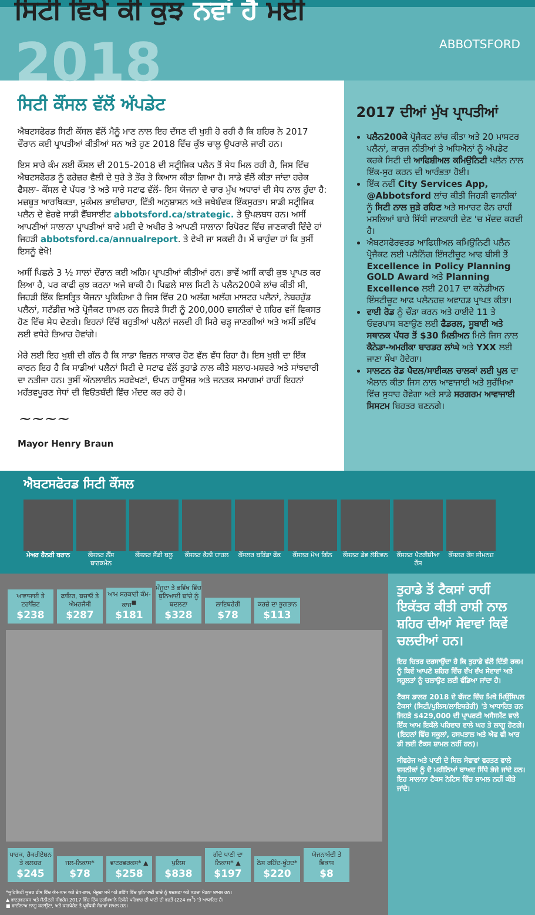ਸਿਟੀ ਵਿਖੇ ਕੀ ਕੁਝ ਨਵਾਂ ਹੈ ਮਈ 2018
ABBOTSFORD
ਸਿਟੀ ਕੌਂਸਲ ਵੱਲੋਂ ਅੱਪਡੇਟ
ਐਬਟਸਫੋਰਡ ਸਿਟੀ ਕੌਂਸਲ ਵੱਲੋਂ ਮੈਨੂੰ ਮਾਣ ਨਾਲ ਇਹ ਦੱਸਣ ਦੀ ਖੁਸ਼ੀ ਹੋ ਰਹੀ ਹੈ ਕਿ ਸ਼ਹਿਰ ਨੇ 2017 ਦੌਰਾਨ ਕਈ ਪ੍ਰਾਪਤੀਆਂ ਕੀਤੀਆਂ ਸਨ ਅਤੇ ਹੁਣ 2018 ਵਿੱਚ ਕੁੱਝ ਚਾਲੂ ਉਪਰਾਲੇ ਜਾਰੀ ਹਨ।
ਇਸ ਸਾਰੇ ਕੰਮ ਲਈ ਕੌਂਸਲ ਦੀ 2015-2018 ਦੀ ਸਟ੍ਰੀਜਿਕ ਪਲੈਨ ਤੋਂ ਸੇਧ ਮਿਲ ਰਹੀ ਹੈ, ਜਿਸ ਵਿੱਚ ਐਬਟਸਫੋਰਡ ਨੂੰ ਫਰੇਜ਼ਰ ਵੈਲੀ ਦੇ ਧੁਰੇ ਤੇ ਤੌਰ ਤੇ ਕਿਆਸ ਕੀਤਾ ਗਿਆ ਹੈ। ਸਾਡੇ ਵੱਲੋਂ ਕੀਤਾ ਜਾਂਦਾ ਹਰੇਕ ਫੈਸਲਾ- ਕੌਂਸਲ ਦੇ ਪੱਧਰ 'ਤੇ ਅਤੇ ਸਾਰੇ ਸਟਾਫ ਵੱਲੋਂ- ਇਸ ਯੋਜਨਾ ਦੇ ਚਾਰ ਮੁੱਖ ਅਧਾਰਾਂ ਦੀ ਸੇਧ ਨਾਲ ਹੁੰਦਾ ਹੈ: ਮਜ਼ਬੂਤ ਆਰਥਿਕਤਾ, ਮੁਕੰਮਲ ਭਾਈਚਾਰਾ, ਵਿੱਤੀ ਅਨੁਸ਼ਾਸਨ ਅਤੇ ਜਥੇਬੰਦਕ ਇੱਕਸੁਰਤਾ। ਸਾਡੀ ਸਟ੍ਰੀਜਿਕ ਪਲੈਨ ਦੇ ਵੇਰਵੇ ਸਾਡੀ ਵੈੱਬਸਾਈਟ abbotsford.ca/strategic. ਤੇ ਉਪਲਬਧ ਹਨ। ਅਸੀਂ ਆਪਣੀਆਂ ਸਾਲਾਨਾ ਪ੍ਰਾਪਤੀਆਂ ਬਾਰੇ ਮਈ ਦੇ ਅਖੀਰ ਤੇ ਆਪਣੀ ਸਾਲਾਨਾ ਰਿਪੋਰਟ ਵਿੱਚ ਜਾਣਕਾਰੀ ਦਿੰਦੇ ਹਾਂ ਜਿਹੜੀ abbotsford.ca/annualreport. ਤੇ ਵੇਖੀ ਜਾ ਸਕਦੀ ਹੈ। ਮੈਂ ਚਾਹੁੰਦਾ ਹਾਂ ਕਿ ਤੁਸੀਂ ਇਸਨੂੰ ਵੇਖੋ!
ਅਸੀਂ ਪਿਛਲੇ 3 ½ ਸਾਲਾਂ ਦੌਰਾਨ ਕਈ ਅਹਿਮ ਪ੍ਰਾਪਤੀਆਂ ਕੀਤੀਆਂ ਹਨ। ਭਾਵੇਂ ਅਸੀਂ ਕਾਫੀ ਕੁਝ ਪ੍ਰਾਪਤ ਕਰ ਲਿਆ ਹੈ, ਪਰ ਕਾਫੀ ਕੁਝ ਕਰਨਾ ਅਜੇ ਬਾਕੀ ਹੈ। ਪਿਛਲੇ ਸਾਲ ਸਿਟੀ ਨੇ ਪਲੈਨ200ਕੇ ਲਾਂਚ ਕੀਤੀ ਸੀ, ਜਿਹੜੀ ਇੱਕ ਵਿਸਤ੍ਰਿਤ ਯੋਜਨਾ ਪ੍ਰਕਿਰਿਆ ਹੈ ਜਿਸ ਵਿੱਚ 20 ਅਲੱਗ ਅਲੱਗ ਮਾਸਟਰ ਪਲੈਨਾਂ, ਨੇਬਰਹੁੱਡ ਪਲੈਨਾਂ, ਸਟੱਡੀਜ਼ ਅਤੇ ਪ੍ਰੋਜੈਕਟ ਸ਼ਾਮਲ ਹਨ ਜਿਹੜੇ ਸਿਟੀ ਨੂੰ 200,000 ਵਸਨੀਕਾਂ ਦੇ ਸ਼ਹਿਰ ਵਜੋਂ ਵਿਕਸਤ ਹੋਣ ਵਿੱਚ ਸੇਧ ਦੇਣਗੇ। ਇਹਨਾਂ ਵਿੱਚੋਂ ਬਹੁਤੀਆਂ ਪਲੈਨਾਂ ਜਲਦੀ ਹੀ ਸਿਰੇ ਚੜ੍ਹ ਜਾਣਗੀਆਂ ਅਤੇ ਅਸੀਂ ਭਵਿੱਖ ਲਈ ਵਧੇਰੇ ਤਿਆਰ ਹੋਵਾਂਗੇ।
ਮੇਰੇ ਲਈ ਇਹ ਖੁਸ਼ੀ ਦੀ ਗੱਲ ਹੈ ਕਿ ਸਾਡਾ ਵਿਜ਼ਨ ਸਾਕਾਰ ਹੋਣ ਵੱਲ ਵੱਧ ਰਿਹਾ ਹੈ। ਇਸ ਖੁਸ਼ੀ ਦਾ ਇੱਕ ਕਾਰਨ ਇਹ ਹੈ ਕਿ ਸਾਡੀਆਂ ਪਲੈਨਾਂ ਸਿਟੀ ਦੇ ਸਟਾਫ ਵੱਲੋਂ ਤੁਹਾਡੇ ਨਾਲ ਕੀਤੇ ਸਲਾਹ-ਮਸ਼ਵਰੇ ਅਤੇ ਸਾਂਝਦਾਰੀ ਦਾ ਨਤੀਜਾ ਹਨ। ਤੁਸੀਂ ਔਨਲਾਈਨ ਸਰਵੇਖਣਾਂ, ਓਪਨ ਹਾਊਸਜ਼ ਅਤੇ ਜਨਤਕ ਸਮਾਗਮਾਂ ਰਾਹੀਂ ਇਹਨਾਂ ਮਹੱਤਵਪੂਰਣ ਸੇਧਾਂ ਦੀ ਵਿਓਂਤਬੰਦੀ ਵਿੱਚ ਮੱਦਦ ਕਰ ਰਹੇ ਹੋ।
~~~~
Mayor Henry Braun
2017 ਦੀਆਂ ਮੁੱਖ ਪ੍ਰਾਪਤੀਆਂ
ਪਲੈਨ200ਕੇ ਪ੍ਰੋਜੈਕਟ ਲਾਂਚ ਕੀਤਾ ਅਤੇ 20 ਮਾਸਟਰ ਪਲੈਨਾਂ, ਕਾਰਜ ਨੀਤੀਆਂ ਤੇ ਅਧਿਐਨਾਂ ਨੂੰ ਅੱਪਡੇਟ ਕਰਕੇ ਸਿਟੀ ਦੀ ਆਫਿਸ਼ੀਅਲ ਕਮਿਉਨਿਟੀ ਪਲੈਨ ਨਾਲ ਇੱਕ-ਸੁਰ ਕਰਨ ਦੀ ਆਰੰਭਤਾ ਹੋਈ।
ਇੱਕ ਨਵੀਂ City Services App, @Abbotsford ਲਾਂਚ ਕੀਤੀ ਜਿਹੜੀ ਵਸਨੀਕਾਂ ਨੂੰ ਸਿਟੀ ਨਾਲ ਜੁੜੇ ਰਹਿਣ ਅਤੇ ਸਮਾਰਟ ਫੋਨ ਰਾਹੀਂ ਮਸਲਿਆਂ ਬਾਰੇ ਸਿੱਧੀ ਜਾਣਕਾਰੀ ਦੇਣ 'ਚ ਮੱਦਦ ਕਰਦੀ ਹੈ।
ਐਬਟਸਫੋਰਵਰਡ ਆਫਿਸ਼ੀਅਲ ਕਮਿਉਨਿਟੀ ਪਲੈਨ ਪ੍ਰੋਜੈਕਟ ਲਈ ਪਲੈਨਿੰਗ ਇੰਸਟੀਚੂਟ ਆਫ ਬੀਸੀ ਤੋਂ Excellence in Policy Planning GOLD Award ਅਤੇ Planning Excellence ਲਈ 2017 ਦਾ ਕਨੇਡੀਅਨ ਇੰਸਟੀਚੂਟ ਆਫ ਪਲੈਨਰਜ਼ ਅਵਾਰਡ ਪ੍ਰਾਪਤ ਕੀਤਾ।
ਵਾਈ ਰੋਡ ਨੂੰ ਚੌੜਾ ਕਰਨ ਅਤੇ ਹਾਈਵੇ 11 ਤੇ ਓਵਰਪਾਸ ਬਣਾਉਣ ਲਈ ਫੈਡਰਲ, ਸੂਬਾਈ ਅਤੇ ਸਥਾਨਕ ਪੱਧਰ ਤੋਂ $30 ਮਿਲੀਅਨ ਮਿਲੇ ਜਿਸ ਨਾਲ ਕੈਨੇਡਾ-ਅਮਰੀਕਾ ਬਾਰਡਰ ਲਾਂਘੇ ਅਤੇ YXX ਲਈ ਜਾਣਾ ਸੌਖਾ ਹੋਵੇਗਾ।
ਸਾਲਟਨ ਰੋਡ ਪੈਦਲ/ਸਾਈਕਲ ਚਾਲਕਾਂ ਲਈ ਪੁਲ ਦਾ ਐਲਾਨ ਕੀਤਾ ਜਿਸ ਨਾਲ ਆਵਾਜਾਈ ਅਤੇ ਸੁਰੱਖਿਆ ਵਿੱਚ ਸੁਧਾਰ ਹੋਵੇਗਾ ਅਤੇ ਸਾਡੇ ਸਰਗਰਮ ਆਵਾਜਾਈ ਸਿਸਟਮ ਬਿਹਤਰ ਬਣਨਗੇ।
ਐਬਟਸਫੋਰਡ ਸਿਟੀ ਕੌਂਸਲ
ਮੇਅਰ ਹੈਨਰੀ ਬਰਾਨ
ਕੌਂਸਲਰ ਲੈੱਸ ਬਾਰਕਮੈਨ
ਕੌਂਸਲਰ ਸੈਂਡੀ ਬਲੂ
ਕੌਂਸਲਰ ਕੈਲੀ ਚਾਹਲ
ਕੌਂਸਲਰ ਬਰਿੰਡਾ ਫੌਕ
ਕੌਂਸਲਰ ਮੋਅ ਗਿੱਲ
ਕੌਂਸਲਰ ਡੇਵ ਲੋਇਵਨ
ਕੌਂਸਲਰ ਪੈਟਰੀਸ਼ੀਆ ਰੌਸ
ਕੌਂਸਲਰ ਰੌਸ ਸੀਮਨਜ਼
ਆਵਾਜਾਈ ਤੇ ਟਰਾਂਜ਼ਿਟ $238 ਫਾਇਰ, ਬਚਾਓ ਤੇ ਐਮਰਜੈਂਸੀ $287 ਆਮ ਸਰਕਾਰੀ ਕੰਮ-ਕਾਜ<sup>■</sup> $181 ਮੌਜੂਦਾ ਤੇ ਭਵਿੱਖ ਵਿੱਚ ਬੁਨਿਆਦੀ ਢਾਂਚੇ ਨੂੰ ਬਦਲਣਾ $328 ਲਾਇਬਰੇਰੀ $78 ਕਰਜ਼ੇ ਦਾ ਭੁਗਤਾਨ $113
ਪਾਰਕ, ਰੈਕਰੀਏਸ਼ਨ ਤੇ ਕਲਚਰ $245 ਜਲ-ਨਿਕਾਸ* $78 ਵਾਟਰਵਰਕਸ* ▲ $258 ਪੁਲਿਸ $838 ਗੰਦੇ ਪਾਣੀ ਦਾ ਨਿਕਾਸ* ▲ $197 ਠੋਸ ਰਹਿੰਦ-ਖੂੰਹਦ* $220 ਯੋਜਨਾਬੰਦੀ ਤੇ ਵਿਕਾਸ $8
*ਯੂਟਿਲਿਟੀ ਯੂਜ਼ਰ ਫੀਸ ਵਿੱਚ ਕੰਮ-ਕਾਜ ਅਤੇ ਦੇਖ-ਭਾਲ, ਮੌਜੂਦਾ ਸਮੇਂ ਅਤੇ ਭਵਿੱਖ ਵਿੱਚ ਬੁਨਿਆਦੀ ਢਾਂਚੇ ਨੂੰ ਬਦਲਣਾ ਅਤੇ ਕਰਜ਼ਾ ਮੋੜਨਾ ਸ਼ਾਮਲ ਹਨ।
▲ ਵਾਟਰਵਰਕਸ ਅਤੇ ਸੈਨੀਟਰੀ ਸੀਵਰੇਜ 2017 ਵਿੱਚ ਇੱਕ ਦਰਮਿਆਨੇ ਇਕੱਲੇ ਪਰਿਵਾਰ ਦੀ ਪਾਣੀ ਦੀ ਵਰਤੋਂ (224 m<sup>3</sup>) 'ਤੇ ਆਧਾਰਿਤ ਹੈ।
■ ਬਾਈਲਾਅ ਲਾਗੂ ਕਰਾਉਣਾ, ਅਤੇ ਕਾਰਪੋਰੇਟ ਤੇ ਪ੍ਰਬੰਧਕੀ ਸੇਵਾਵਾਂ ਸ਼ਾਮਲ ਹਨ।
ਤੁਹਾਡੇ ਤੋਂ ਟੈਕਸਾਂ ਰਾਹੀਂ ਇਕੱਤਰ ਕੀਤੀ ਰਾਸ਼ੀ ਨਾਲ ਸ਼ਹਿਰ ਦੀਆਂ ਸੇਵਾਵਾਂ ਕਿਵੇਂ ਚਲਦੀਆਂ ਹਨ।
ਇਹ ਚਿਤਰ ਦਰਸਾਉਂਦਾ ਹੈ ਕਿ ਤੁਹਾਡੇ ਵੱਲੋਂ ਦਿੱਤੀ ਰਕਮ ਨੂੰ ਕਿਵੇਂ ਆਪਣੇ ਸ਼ਹਿਰ ਵਿੱਚ ਵੱਖ ਵੱਖ ਸੇਵਾਵਾਂ ਅਤੇ ਸਹੂਲਤਾਂ ਨੂੰ ਚਲਾਉਣ ਲਈ ਵੰਡਿਆ ਜਾਂਦਾ ਹੈ।
ਟੈਕਸ ਡਾਲਰ 2018 ਦੇ ਬੱਜਟ ਵਿੱਚ ਮਿਥੇ ਮਿਉਂਸਿਪਲ ਟੈਕਸਾਂ (ਸਿਟੀ/ਪੁਲਿਸ/ਲਾਇਬਰੇਰੀ) 'ਤੇ ਆਧਾਰਿਤ ਹਨ ਜਿਹੜੇ $429,000 ਦੀ ਪ੍ਰਾਪਰਟੀ ਅਸੈਸਮੈਂਟ ਵਾਲੇ ਇੱਕ ਆਮ ਇਕੱਲੇ ਪਰਿਵਾਰ ਵਾਲੇ ਘਰ ਤੇ ਲਾਗੂ ਹੋਣਗੇ। (ਇਹਨਾਂ ਵਿੱਚ ਸਕੂਲਾਂ, ਹਸਪਤਾਲ ਅਤੇ ਐਫ ਵੀ ਆਰ ਡੀ ਲਈ ਟੈਕਸ ਸ਼ਾਮਲ ਨਹੀਂ ਹਨ)।
ਸੀਵਰੇਜ ਅਤੇ ਪਾਣੀ ਦੇ ਬਿਲ ਸੇਵਾਵਾਂ ਵਰਤਣ ਵਾਲੇ ਵਸਨੀਕਾਂ ਨੂੰ ਦੋ ਮਹੀਨਿਆਂ ਬਾਅਦ ਸਿੱਧੇ ਭੇਜੇ ਜਾਂਦੇ ਹਨ। ਇਹ ਸਾਲਾਨਾ ਟੈਕਸ ਨੋਟਿਸ ਵਿੱਚ ਸ਼ਾਮਲ ਨਹੀਂ ਕੀਤੇ ਜਾਂਦੇ।